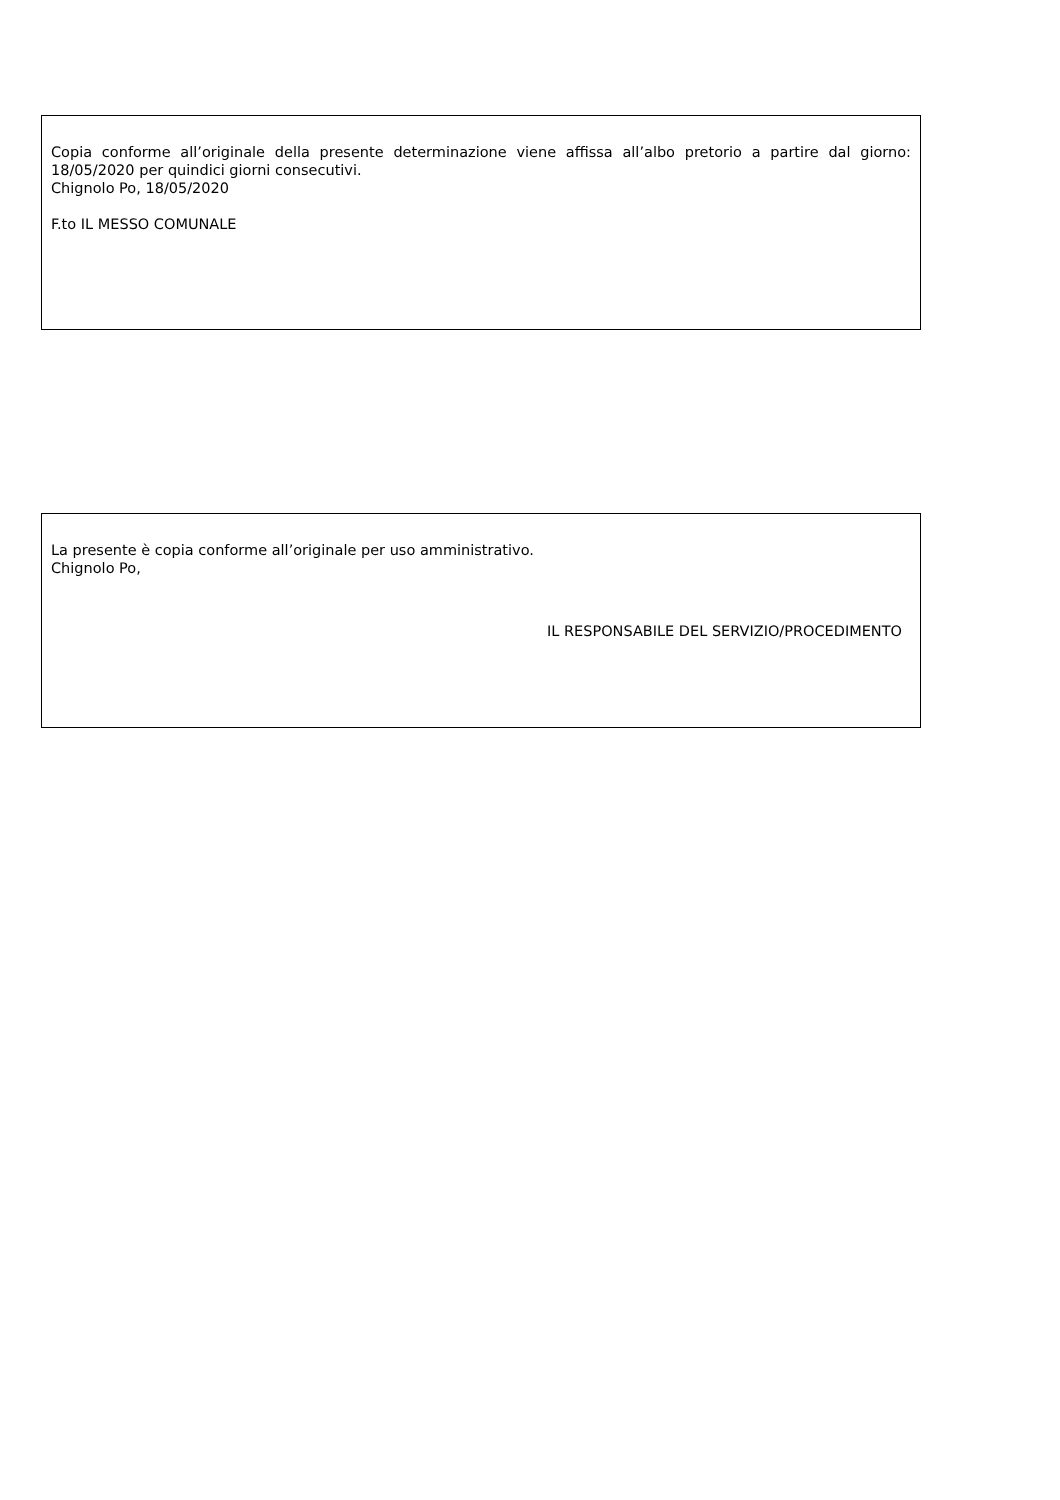Copia conforme all’originale della presente determinazione viene affissa all’albo pretorio a partire dal giorno: 18/05/2020 per quindici giorni consecutivi.
Chignolo Po, 18/05/2020
F.to IL MESSO COMUNALE
La presente è copia conforme all’originale per uso amministrativo.
Chignolo Po,
IL RESPONSABILE DEL SERVIZIO/PROCEDIMENTO